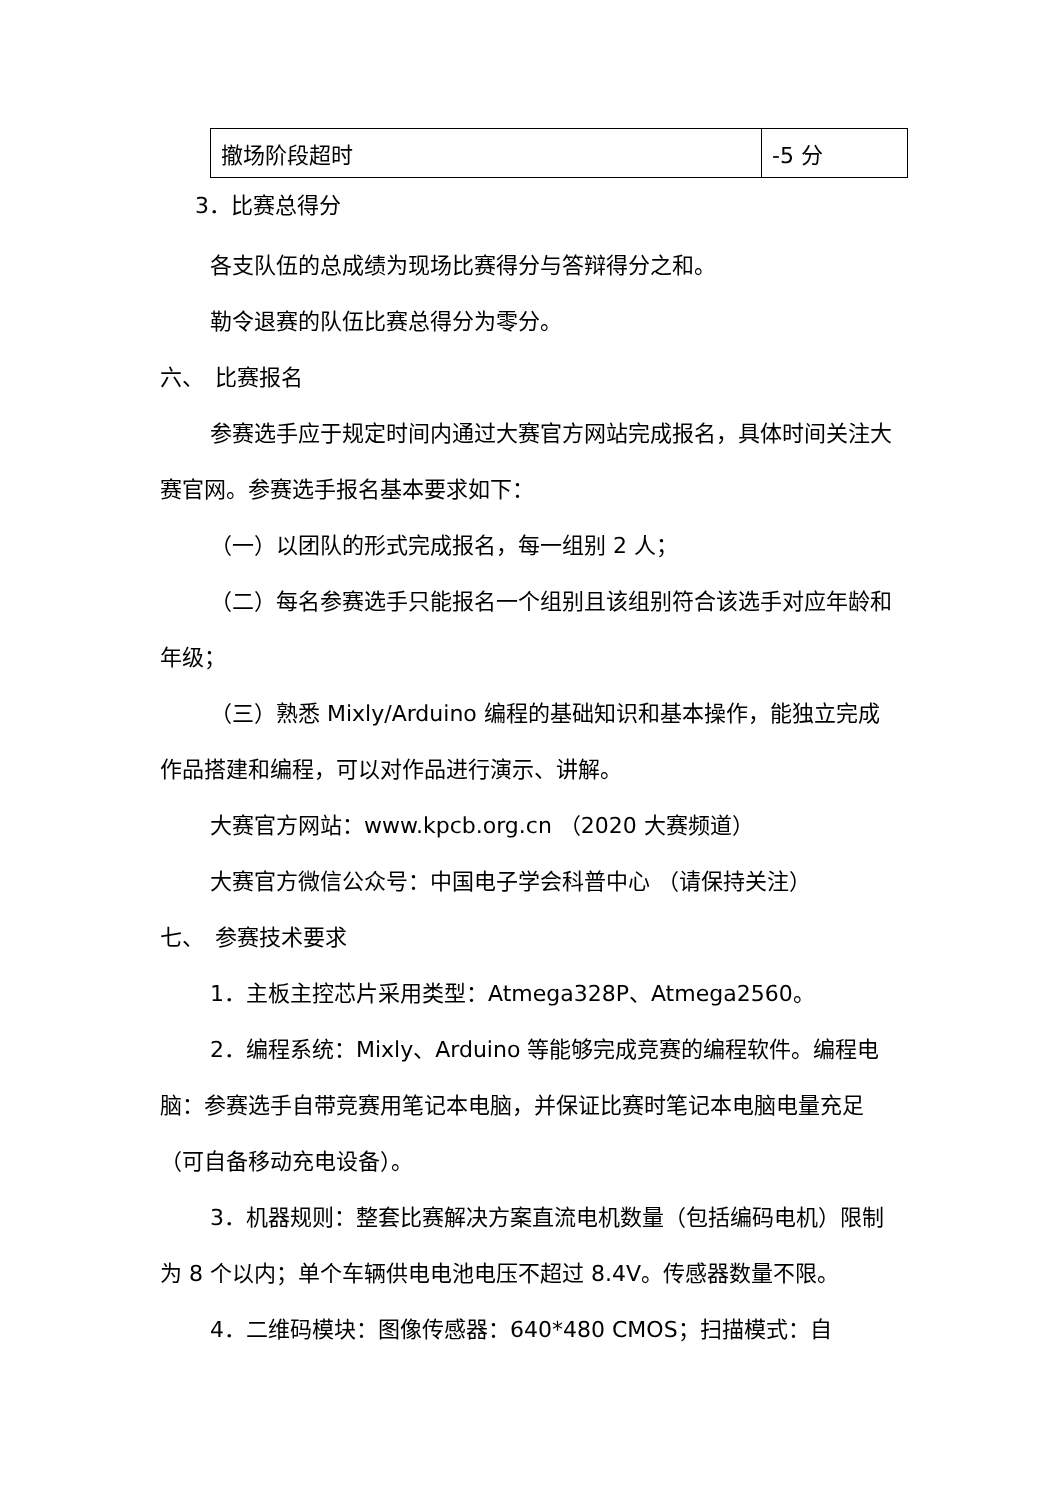| 撤场阶段超时 | -5 分 |
3．比赛总得分
各支队伍的总成绩为现场比赛得分与答辩得分之和。
勒令退赛的队伍比赛总得分为零分。
六、　比赛报名
参赛选手应于规定时间内通过大赛官方网站完成报名，具体时间关注大赛官网。参赛选手报名基本要求如下：
（一）以团队的形式完成报名，每一组别 2 人；
（二）每名参赛选手只能报名一个组别且该组别符合该选手对应年龄和年级；
（三）熟悉 Mixly/Arduino 编程的基础知识和基本操作，能独立完成作品搭建和编程，可以对作品进行演示、讲解。
大赛官方网站：www.kpcb.org.cn （2020 大赛频道）
大赛官方微信公众号：中国电子学会科普中心 （请保持关注）
七、　参赛技术要求
1．主板主控芯片采用类型：Atmega328P、Atmega2560。
2．编程系统：Mixly、Arduino 等能够完成竞赛的编程软件。编程电脑：参赛选手自带竞赛用笔记本电脑，并保证比赛时笔记本电脑电量充足（可自备移动充电设备）。
3．机器规则：整套比赛解决方案直流电机数量（包括编码电机）限制为 8 个以内；单个车辆供电电池电压不超过 8.4V。传感器数量不限。
4．二维码模块：图像传感器：640*480 CMOS；扫描模式：自